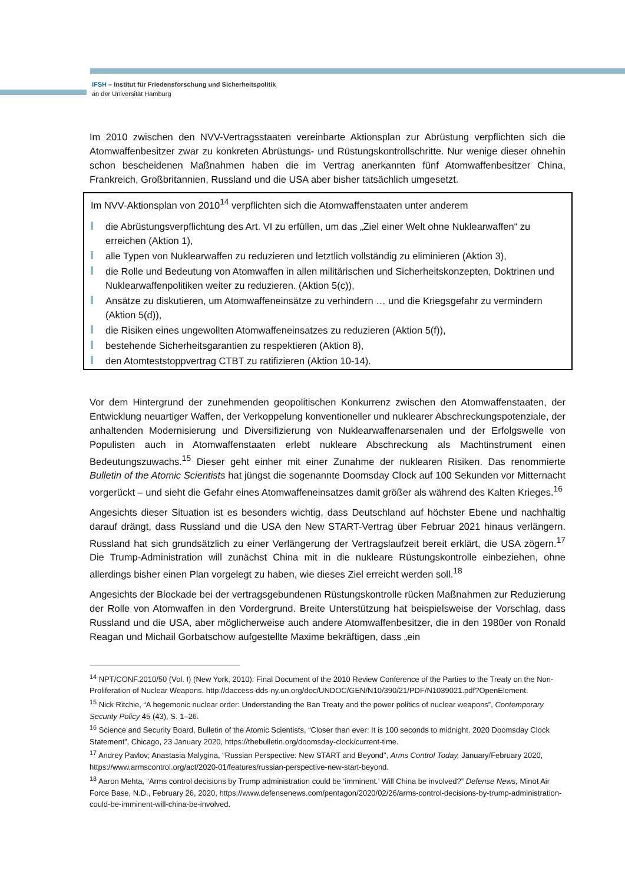IFSH – Institut für Friedensforschung und Sicherheitspolitik
an der Universität Hamburg
Im 2010 zwischen den NVV-Vertragsstaaten vereinbarte Aktionsplan zur Abrüstung verpflichten sich die Atomwaffenbesitzer zwar zu konkreten Abrüstungs- und Rüstungskontrollschritte. Nur wenige dieser ohnehin schon bescheidenen Maßnahmen haben die im Vertrag anerkannten fünf Atomwaffen­besitzer China, Frankreich, Großbritannien, Russland und die USA aber bisher tatsächlich umgesetzt.
Im NVV-Aktionsplan von 2010<sup>14</sup> verpflichten sich die Atomwaffenstaaten unter anderem
die Abrüstungsverpflichtung des Art. VI zu erfüllen, um das „Ziel einer Welt ohne Nuklearwaffen“ zu erreichen (Aktion 1),
alle Typen von Nuklearwaffen zu reduzieren und letztlich vollständig zu eliminieren (Aktion 3),
die Rolle und Bedeutung von Atomwaffen in allen militärischen und Sicherheitskonzepten, Doktrinen und Nuklearwaffenpolitiken weiter zu reduzieren. (Aktion 5(c)),
Ansätze zu diskutieren, um Atomwaffeneinsätze zu verhindern … und die Kriegsgefahr zu vermindern (Aktion 5(d)),
die Risiken eines ungewollten Atomwaffeneinsatzes zu reduzieren (Aktion 5(f)),
bestehende Sicherheitsgarantien zu respektieren (Aktion 8),
den Atomteststoppvertrag CTBT zu ratifizieren (Aktion 10-14).
Vor dem Hintergrund der zunehmenden geopolitischen Konkurrenz zwischen den Atomwaffenstaaten, der Entwicklung neuartiger Waffen, der Verkoppelung konventioneller und nuklearer Abschreckungs­potenziale, der anhaltenden Modernisierung und Diversifizierung von Nuklearwaffenarsenalen und der Erfolgswelle von Populisten auch in Atomwaffenstaaten erlebt nukleare Abschreckung als Macht­instrument einen Bedeutungszuwachs.<sup>15</sup> Dieser geht einher mit einer Zunahme der nuklearen Risiken. Das renommierte Bulletin of the Atomic Scientists hat jüngst die sogenannte Doomsday Clock auf 100 Sekunden vor Mitternacht vorgerückt – und sieht die Gefahr eines Atomwaffeneinsatzes damit größer als während des Kalten Krieges.<sup>16</sup>
Angesichts dieser Situation ist es besonders wichtig, dass Deutschland auf höchster Ebene und nach­haltig darauf drängt, dass Russland und die USA den New START-Vertrag über Februar 2021 hinaus verlängern. Russland hat sich grundsätzlich zu einer Verlängerung der Vertragslaufzeit bereit erklärt, die USA zögern.<sup>17</sup> Die Trump-Administration will zunächst China mit in die nukleare Rüstungskontrolle einbeziehen, ohne allerdings bisher einen Plan vorgelegt zu haben, wie dieses Ziel erreicht werden soll.<sup>18</sup>
Angesichts der Blockade bei der vertragsgebundenen Rüstungskontrolle rücken Maßnahmen zur Reduzierung der Rolle von Atomwaffen in den Vordergrund. Breite Unterstützung hat beispielsweise der Vorschlag, dass Russland und die USA, aber möglicherweise auch andere Atomwaffenbesitzer, die in den 1980er von Ronald Reagan und Michail Gorbatschow aufgestellte Maxime bekräftigen, dass „ein
<sup>14</sup> NPT/CONF.2010/50 (Vol. I) (New York, 2010): Final Document of the 2010 Review Conference of the Parties to the Treaty on the Non-Proliferation of Nuclear Weapons. http://daccess-dds-ny.un.org/doc/UNDOC/GEN/N10/390/21/PDF/N1039021.pdf?OpenElement.
<sup>15</sup> Nick Ritchie, “A hegemonic nuclear order: Understanding the Ban Treaty and the power politics of nuclear weapons”, Contemporary Security Policy 45 (43), S. 1–26.
<sup>16</sup> Science and Security Board, Bulletin of the Atomic Scientists, “Closer than ever: It is 100 seconds to midnight. 2020 Doomsday Clock Statement”, Chicago, 23 January 2020, https://thebulletin.org/doomsday-clock/current-time.
<sup>17</sup> Andrey Pavlov; Anastasia Malygina, “Russian Perspective: New START and Beyond”, Arms Control Today, January/February 2020, https://www.armscontrol.org/act/2020-01/features/russian-perspective-new-start-beyond.
<sup>18</sup> Aaron Mehta, “Arms control decisions by Trump administration could be ‘imminent.’ Will China be involved?” Defense News, Minot Air Force Base, N.D., February 26, 2020, https://www.defensenews.com/pentagon/2020/02/26/arms-control-decisions-by-trump-administration-could-be-imminent-will-china-be-involved.